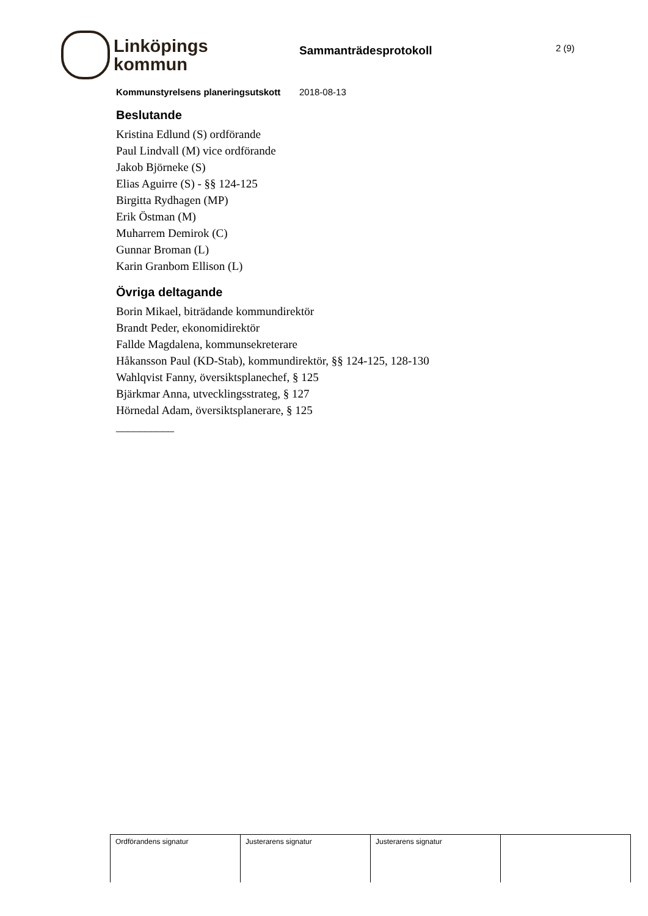Linköpings
kommun
Sammanträdesprotokoll
2 (9)
Kommunstyrelsens planeringsutskott 2018-08-13
Beslutande
Kristina Edlund (S) ordförande
Paul Lindvall (M) vice ordförande
Jakob Björneke (S)
Elias Aguirre (S) - §§ 124-125
Birgitta Rydhagen (MP)
Erik Östman (M)
Muharrem Demirok (C)
Gunnar Broman (L)
Karin Granbom Ellison (L)
Övriga deltagande
Borin Mikael, biträdande kommundirektör
Brandt Peder, ekonomidirektör
Fallde Magdalena, kommunsekreterare
Håkansson Paul (KD-Stab), kommundirektör, §§ 124-125, 128-130
Wahlqvist Fanny, översiktsplanechef, § 125
Bjärkmar Anna, utvecklingsstrateg, § 127
Hörnedal Adam, översiktsplanerare, § 125
__________
| Ordförandens signatur | Justerarens signatur | Justerarens signatur | |